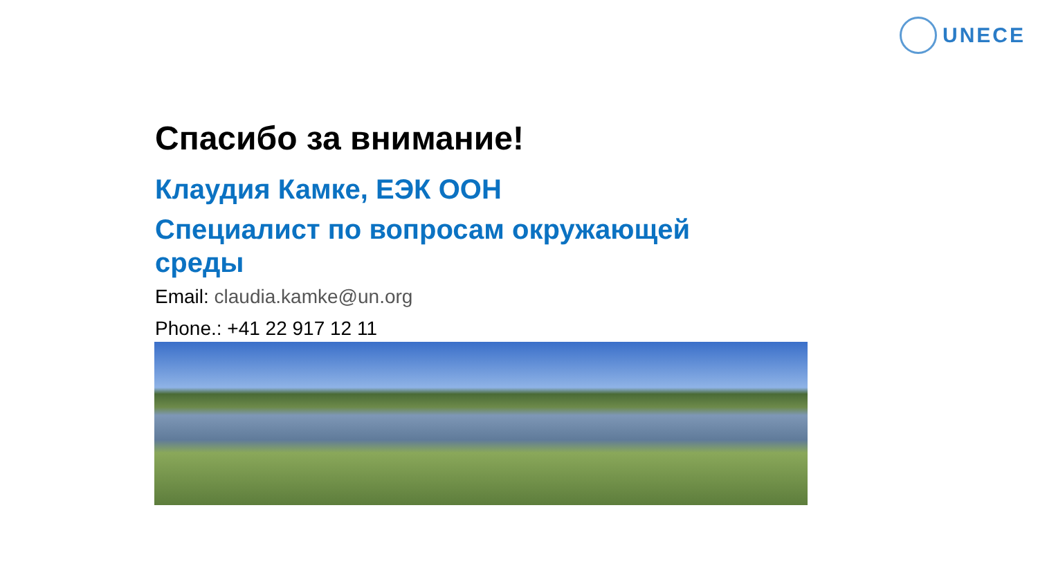UNECE
Спасибо за внимание!
Клаудия Камке, ЕЭК ООН
Специалист по вопросам окружающей среды
Email: claudia.kamke@un.org
Phone.: +41 22 917 12 11